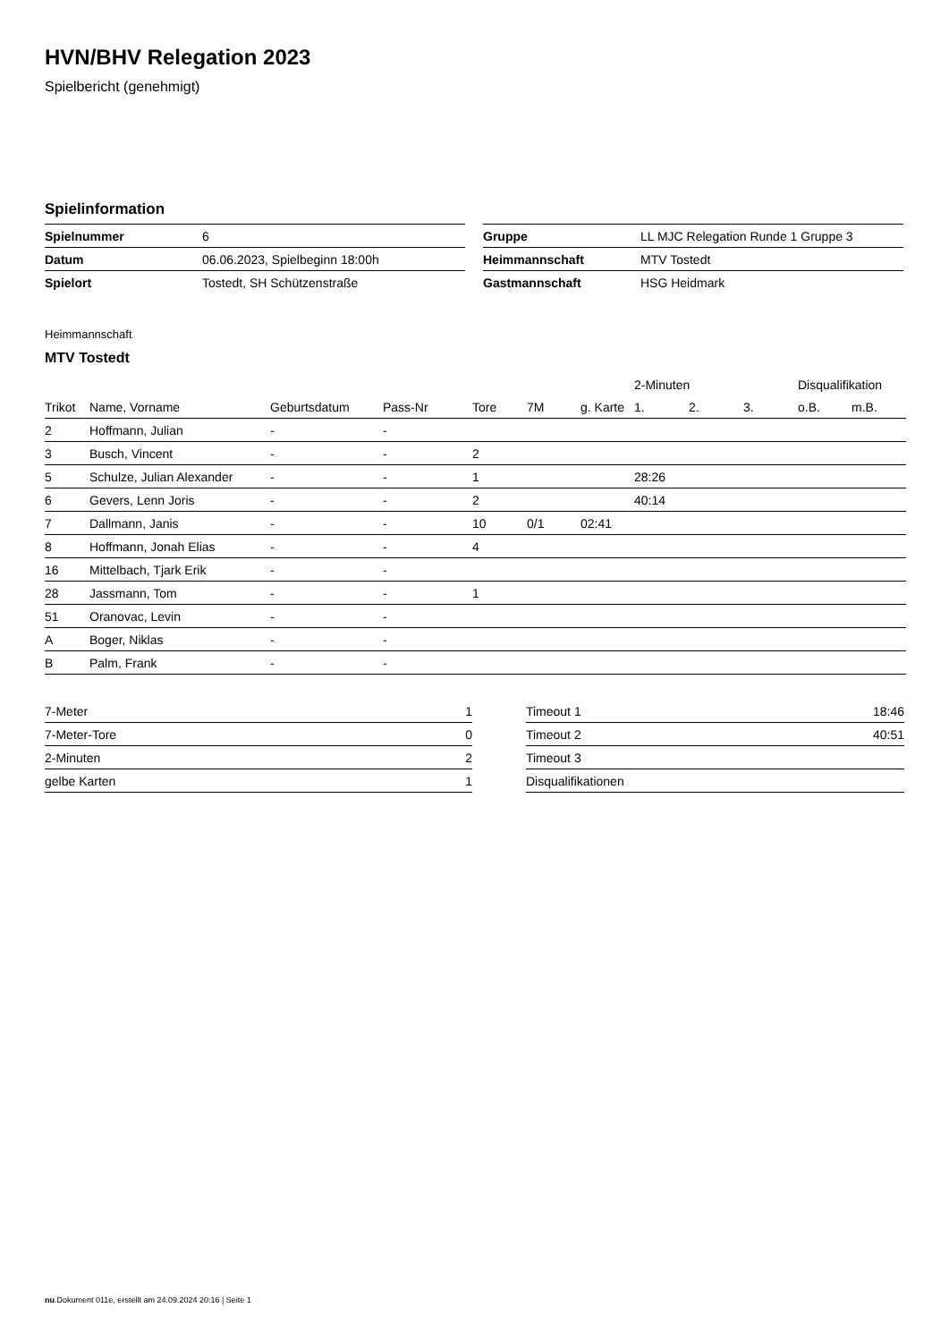HVN/BHV Relegation 2023
Spielbericht (genehmigt)
Spielinformation
| Spielnummer | 6 |
| Datum | 06.06.2023, Spielbeginn 18:00h |
| Spielort | Tostedt, SH Schützenstraße |
| Gruppe | LL MJC Relegation Runde 1 Gruppe 3 |
| Heimmannschaft | MTV Tostedt |
| Gastmannschaft | HSG Heidmark |
Heimmannschaft
MTV Tostedt
| | | | | | | | 2-Minuten | | | Disqualifikation | |
| --- | --- | --- | --- | --- | --- | --- | --- | --- | --- | --- | --- |
| Trikot | Name, Vorname | Geburtsdatum | Pass-Nr | Tore | 7M | g. Karte | 1. | 2. | 3. | o.B. | m.B. |
| 2 | Hoffmann, Julian | - | - | | | | | | | | |
| 3 | Busch, Vincent | - | - | 2 | | | | | | | |
| 5 | Schulze, Julian Alexander | - | - | 1 | | | 28:26 | | | | |
| 6 | Gevers, Lenn Joris | - | - | 2 | | | 40:14 | | | | |
| 7 | Dallmann, Janis | - | - | 10 | 0/1 | 02:41 | | | | | |
| 8 | Hoffmann, Jonah Elias | - | - | 4 | | | | | | | |
| 16 | Mittelbach, Tjark Erik | - | - | | | | | | | | |
| 28 | Jassmann, Tom | - | - | 1 | | | | | | | |
| 51 | Oranovac, Levin | - | - | | | | | | | | |
| A | Boger, Niklas | - | - | | | | | | | | |
| B | Palm, Frank | - | - | | | | | | | | |
| 7-Meter | 1 |
| 7-Meter-Tore | 0 |
| 2-Minuten | 2 |
| gelbe Karten | 1 |
| Timeout 1 | 18:46 |
| Timeout 2 | 40:51 |
| Timeout 3 | |
| Disqualifikationen | |
nu.Dokument 011e, erstellt am 24.09.2024 20:16 | Seite 1